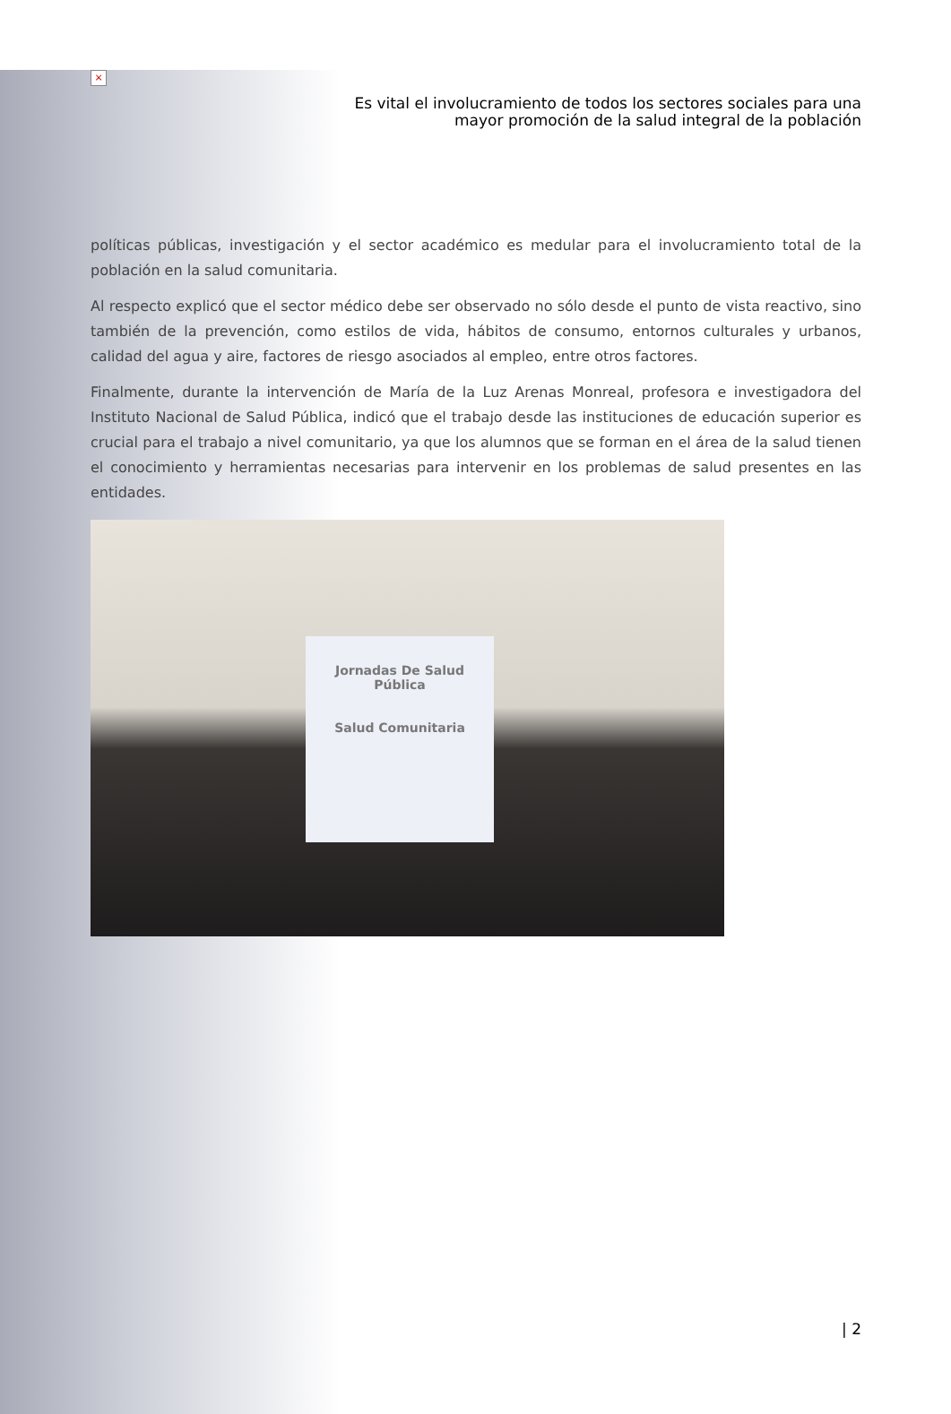×
Es vital el involucramiento de todos los sectores sociales para una
mayor promoción de la salud integral de la población
políticas públicas, investigación y el sector académico es medular para el involucramiento total de la población en la salud comunitaria.
Al respecto explicó que el sector médico debe ser observado no sólo desde el punto de vista reactivo, sino también de la prevención, como estilos de vida, hábitos de consumo, entornos culturales y urbanos, calidad del agua y aire, factores de riesgo asociados al empleo, entre otros factores.
Finalmente, durante la intervención de María de la Luz Arenas Monreal, profesora e investigadora del Instituto Nacional de Salud Pública, indicó que el trabajo desde las instituciones de educación superior es crucial para el trabajo a nivel comunitario, ya que los alumnos que se forman en el área de la salud tienen el conocimiento y herramientas necesarias para intervenir en los problemas de salud presentes en las entidades.
Jornadas De Salud
Pública
Salud Comunitaria
| 2